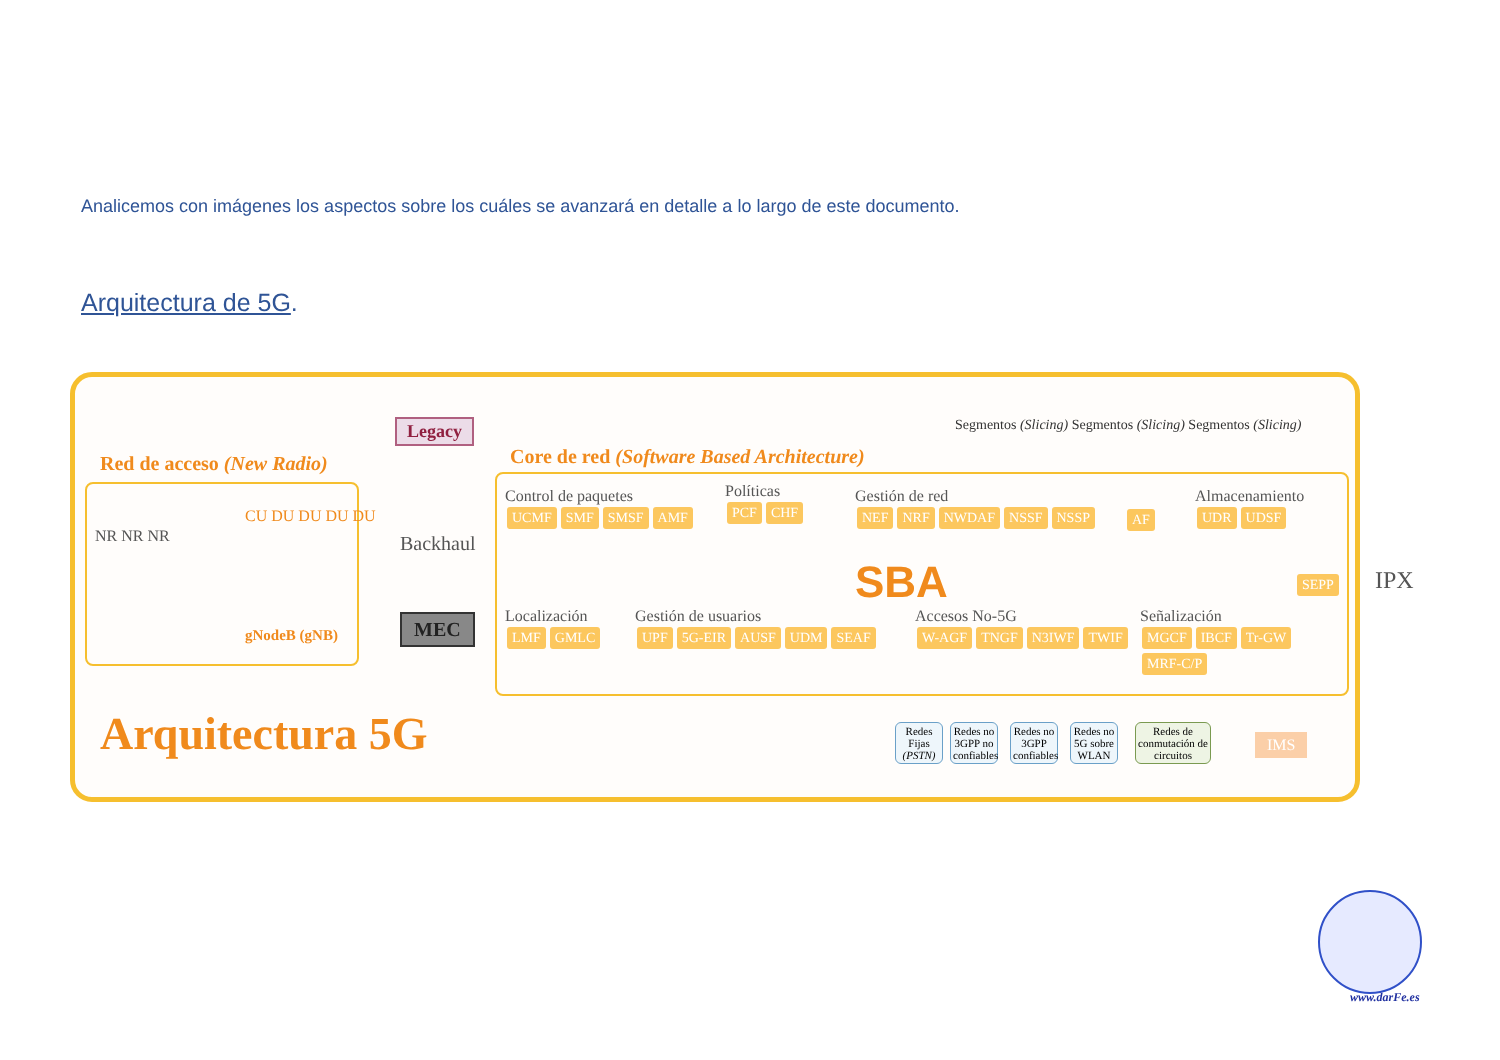Analicemos con imágenes los aspectos sobre los cuáles se avanzará en detalle a lo largo de este documento.
Arquitectura de 5G.
Red de acceso (New Radio)
NR NR NR
CU DU DU DU DU
gNodeB (gNB)
Legacy
Backhaul
MEC
Core de red (Software Based Architecture)
Segmentos (Slicing) Segmentos (Slicing) Segmentos (Slicing)
Control de paquetes
UCMF SMF SMSF AMF
Políticas
PCF CHF
Gestión de red
NEF NRF NWDAF NSSF NSSP
AF
Almacenamiento
UDR UDSF
SBA SEPP IPX
Localización
LMF GMLC
Gestión de usuarios
UPF 5G-EIR AUSF UDM SEAF
Accesos No-5G
W-AGF TNGF N3IWF TWIF
Señalización
MGCF IBCF Tr-GW MRF-C/P
Redes Fijas (PSTN)
Redes no 3GPP no confiables
Redes no 3GPP confiables
Redes no 5G sobre WLAN
Redes de conmutación de circuitos
IMS
Arquitectura 5G
www.darFe.es